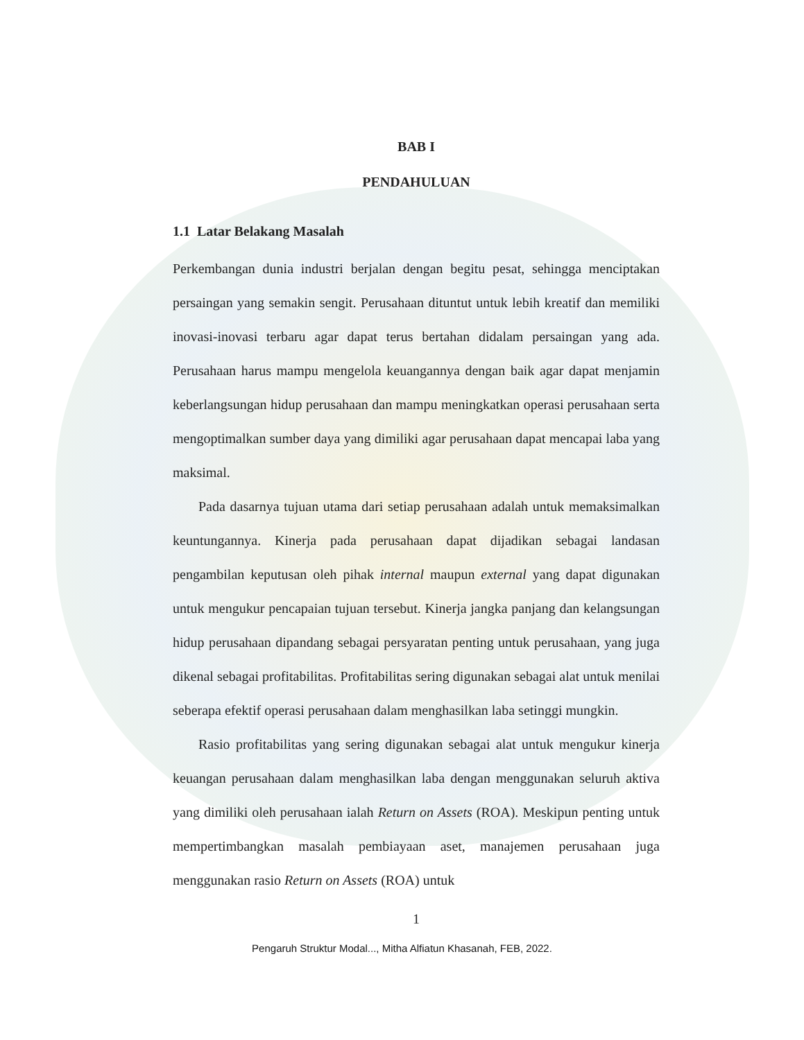BAB I
PENDAHULUAN
1.1 Latar Belakang Masalah
Perkembangan dunia industri berjalan dengan begitu pesat, sehingga menciptakan persaingan yang semakin sengit. Perusahaan dituntut untuk lebih kreatif dan memiliki inovasi-inovasi terbaru agar dapat terus bertahan didalam persaingan yang ada. Perusahaan harus mampu mengelola keuangannya dengan baik agar dapat menjamin keberlangsungan hidup perusahaan dan mampu meningkatkan operasi perusahaan serta mengoptimalkan sumber daya yang dimiliki agar perusahaan dapat mencapai laba yang maksimal.
Pada dasarnya tujuan utama dari setiap perusahaan adalah untuk memaksimalkan keuntungannya. Kinerja pada perusahaan dapat dijadikan sebagai landasan pengambilan keputusan oleh pihak internal maupun external yang dapat digunakan untuk mengukur pencapaian tujuan tersebut. Kinerja jangka panjang dan kelangsungan hidup perusahaan dipandang sebagai persyaratan penting untuk perusahaan, yang juga dikenal sebagai profitabilitas. Profitabilitas sering digunakan sebagai alat untuk menilai seberapa efektif operasi perusahaan dalam menghasilkan laba setinggi mungkin.
Rasio profitabilitas yang sering digunakan sebagai alat untuk mengukur kinerja keuangan perusahaan dalam menghasilkan laba dengan menggunakan seluruh aktiva yang dimiliki oleh perusahaan ialah Return on Assets (ROA). Meskipun penting untuk mempertimbangkan masalah pembiayaan aset, manajemen perusahaan juga menggunakan rasio Return on Assets (ROA) untuk
1
Pengaruh Struktur Modal..., Mitha Alfiatun Khasanah, FEB, 2022.